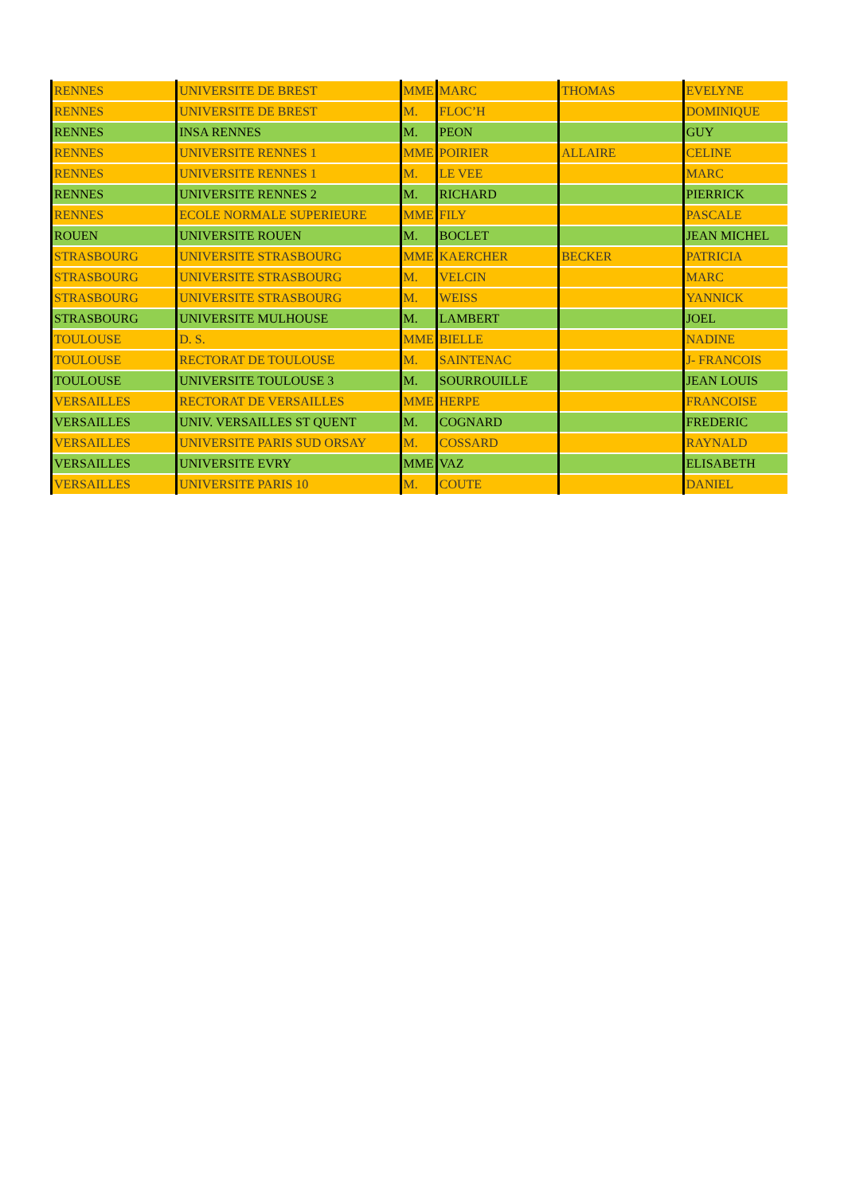| RENNES | UNIVERSITE DE BREST | MME | MARC | THOMAS | EVELYNE |
| RENNES | UNIVERSITE DE BREST | M. | FLOC’H | | DOMINIQUE |
| RENNES | INSA RENNES | M. | PEON | | GUY |
| RENNES | UNIVERSITE RENNES 1 | MME | POIRIER | ALLAIRE | CELINE |
| RENNES | UNIVERSITE RENNES 1 | M. | LE VEE | | MARC |
| RENNES | UNIVERSITE RENNES 2 | M. | RICHARD | | PIERRICK |
| RENNES | ECOLE NORMALE SUPERIEURE | MME | FILY | | PASCALE |
| ROUEN | UNIVERSITE ROUEN | M. | BOCLET | | JEAN MICHEL |
| STRASBOURG | UNIVERSITE STRASBOURG | MME | KAERCHER | BECKER | PATRICIA |
| STRASBOURG | UNIVERSITE STRASBOURG | M. | VELCIN | | MARC |
| STRASBOURG | UNIVERSITE STRASBOURG | M. | WEISS | | YANNICK |
| STRASBOURG | UNIVERSITE MULHOUSE | M. | LAMBERT | | JOEL |
| TOULOUSE | D. S. | MME | BIELLE | | NADINE |
| TOULOUSE | RECTORAT DE TOULOUSE | M. | SAINTENAC | | J- FRANCOIS |
| TOULOUSE | UNIVERSITE TOULOUSE 3 | M. | SOURROUILLE | | JEAN LOUIS |
| VERSAILLES | RECTORAT DE VERSAILLES | MME | HERPE | | FRANCOISE |
| VERSAILLES | UNIV. VERSAILLES ST QUENT | M. | COGNARD | | FREDERIC |
| VERSAILLES | UNIVERSITE PARIS SUD ORSAY | M. | COSSARD | | RAYNALD |
| VERSAILLES | UNIVERSITE EVRY | MME | VAZ | | ELISABETH |
| VERSAILLES | UNIVERSITE PARIS 10 | M. | COUTE | | DANIEL |